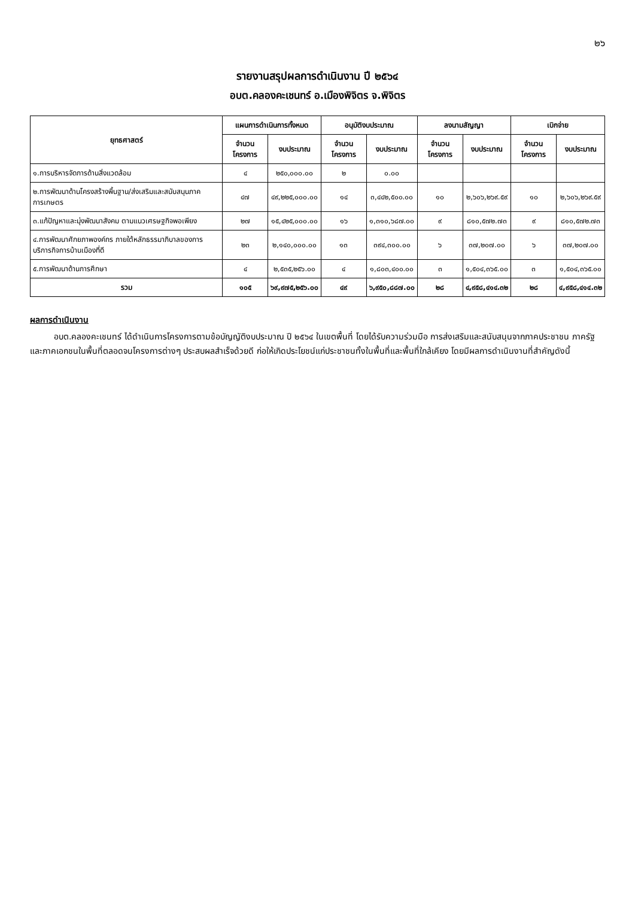๒๖
รายงานสรุปผลการดำเนินงาน ปี ๒๕๖๔
อบต.คลองคะเชนทร์ อ.เมืองพิจิตร จ.พิจิตร
| ยุทธศาสตร์ | แผนการดำเนินการทั้งหมด | | อนุมัติงบประมาณ | | ลงนามสัญญา | | เบิกจ่าย | |
| --- | --- | --- | --- | --- | --- | --- | --- | --- |
| | จำนวน โครงการ | งบประมาณ | จำนวน โครงการ | งบประมาณ | จำนวน โครงการ | งบประมาณ | จำนวน โครงการ | งบประมาณ |
| ๑.การบริหารจัดการด้านสิ่งแวดล้อม | ๔ | ๒๕๐,๐๐๐.๐๐ | ๒ | ๐.๐๐ | | | | |
| ๒.การพัฒนาด้านโครงสร้างพื้นฐาน/ส่งเสริมและสนับสนุนภาคการเกษตร | ๔๗ | ๔๙,๒๒๕,๐๐๐.๐๐ | ๑๔ | ๓,๔๔๒,๕๐๐.๐๐ | ๑๐ | ๒,๖๐๖,๒๖๙.๕๙ | ๑๐ | ๒,๖๐๖,๒๖๙.๕๙ |
| ๓.แก้ปัญหาและมุ่งพัฒนาสังคม ตามแนวเศรษฐกิจพอเพียง | ๒๗ | ๑๕,๔๒๕,๐๐๐.๐๐ | ๑๖ | ๑,๓๑๐,๖๘๗.๐๐ | ๙ | ๘๑๐,๕๗๒.๗๓ | ๙ | ๘๑๐,๕๗๒.๗๓ |
| ๔.การพัฒนาศักยภาพองค์กร ภายใต้หลักธรรมาภิบาลของการบริการกิจการบ้านเมืองที่ดี | ๒๓ | ๒,๑๔๐,๐๐๐.๐๐ | ๑๓ | ๓๙๔,๓๐๐.๐๐ | ๖ | ๓๗,๒๐๗.๐๐ | ๖ | ๓๗,๒๐๗.๐๐ |
| ๕.การพัฒนาด้านการศึกษา | ๔ | ๒,๕๓๕,๒๕๖.๐๐ | ๔ | ๑,๘๐๓,๔๐๐.๐๐ | ๓ | ๑,๕๐๔,๓๖๕.๐๐ | ๓ | ๑,๕๐๔,๓๖๕.๐๐ |
| รวม | ๑๐๕ | ๖๙,๙๗๕,๒๕๖.๐๐ | ๔๙ | ๖,๙๕๐,๘๘๗.๐๐ | ๒๘ | ๔,๙๕๘,๔๑๔.๓๒ | ๒๘ | ๔,๙๕๘,๔๑๔.๓๒ |
ผลการดำเนินงาน
อบต.คลองคะเชนทร์ ได้ดำเนินการโครงการตามข้อบัญญัติงบประมาณ ปี ๒๕๖๔ ในเขตพื้นที่ โดยได้รับความร่วมมือ การส่งเสริมและสนับสนุนจากภาคประชาชน ภาครัฐ และภาคเอกชนในพื้นที่ตลอดจนโครงการต่างๆ ประสบผลสำเร็จด้วยดี ก่อให้เกิดประโยชน์แก่ประชาชนทั้งในพื้นที่และพื้นที่ใกล้เคียง โดยมีผลการดำเนินงานที่สำคัญดังนี้